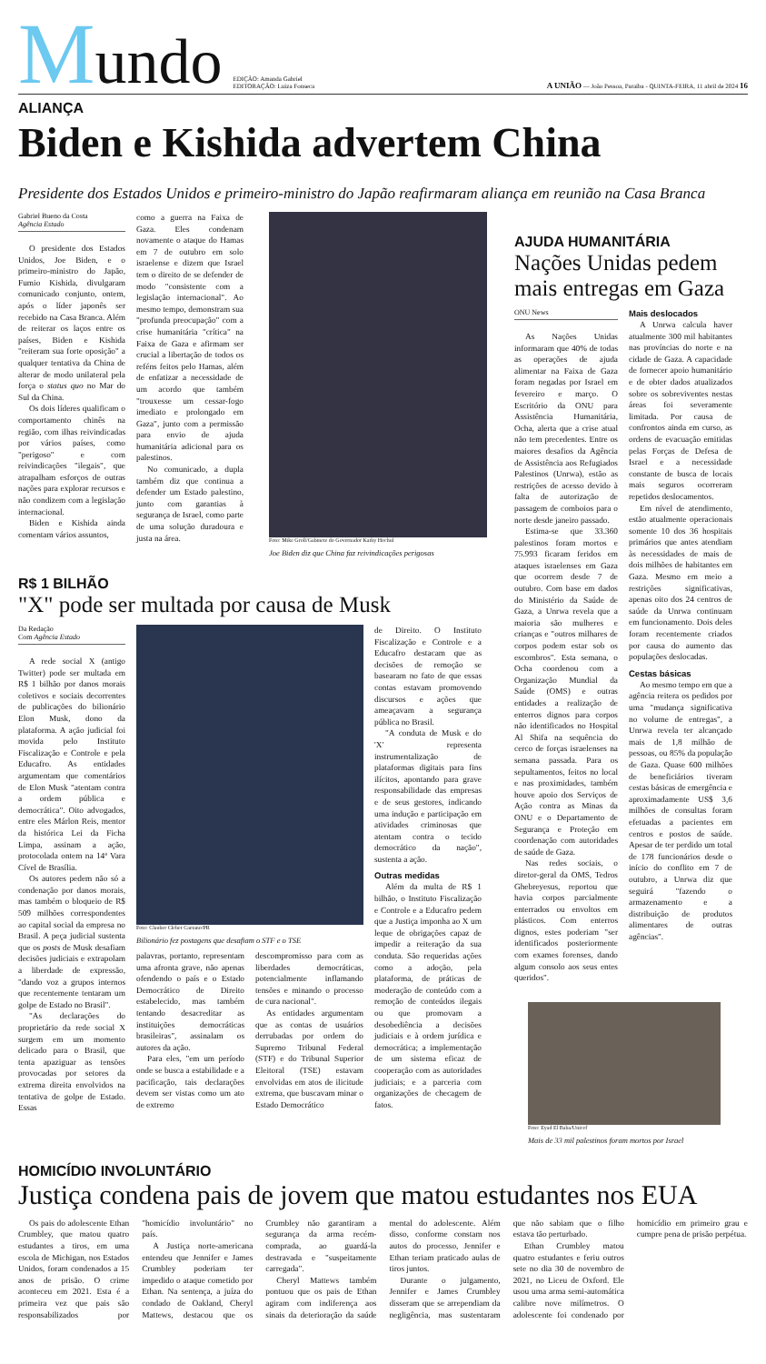Mundo
EDIÇÃO: Amanda Gabriel
EDITORAÇÃO: Luiza Fonseca
A UNIÃO — João Pessoa, Paraíba - QUINTA-FEIRA, 11 abril de 2024 16
ALIANÇA
Biden e Kishida advertem China
Presidente dos Estados Unidos e primeiro-ministro do Japão reafirmaram aliança em reunião na Casa Branca
Gabriel Bueno da Costa
Agência Estado
O presidente dos Estados Unidos, Joe Biden, e o primeiro-ministro do Japão, Fumio Kishida, divulgaram comunicado conjunto, ontem, após o líder japonês ser recebido na Casa Branca. Além de reiterar os laços entre os países, Biden e Kishida "reiteram sua forte oposição" a qualquer tentativa da China de alterar de modo unilateral pela força o status quo no Mar do Sul da China.
Os dois líderes qualificam o comportamento chinês na região, com ilhas reivindicadas por vários países, como "perigoso" e com reivindicações "ilegais", que atrapalham esforços de outras nações para explorar recursos e não condizem com a legislação internacional.
Biden e Kishida ainda comentam vários assuntos,
como a guerra na Faixa de Gaza. Eles condenam novamente o ataque do Hamas em 7 de outubro em solo israelense e dizem que Israel tem o direito de se defender de modo "consistente com a legislação internacional". Ao mesmo tempo, demonstram sua "profunda preocupação" com a crise humanitária "crítica" na Faixa de Gaza e afirmam ser crucial a libertação de todos os reféns feitos pelo Hamas, além de enfatizar a necessidade de um acordo que também "trouxesse um cessar-fogo imediato e prolongado em Gaza", junto com a permissão para envio de ajuda humanitária adicional para os palestinos.
No comunicado, a dupla também diz que continua a defender um Estado palestino, junto com garantias à segurança de Israel, como parte de uma solução duradoura e justa na área.
Foto: Mike Groll/Gabinete do Governador Kathy Hochul
Joe Biden diz que China faz reivindicações perigosas
R$ 1 BILHÃO
"X" pode ser multada por causa de Musk
Da Redação
Com Agência Estado
A rede social X (antigo Twitter) pode ser multada em R$ 1 bilhão por danos morais coletivos e sociais decorrentes de publicações do bilionário Elon Musk, dono da plataforma. A ação judicial foi movida pelo Instituto Fiscalização e Controle e pela Educafro. As entidades argumentam que comentários de Elon Musk "atentam contra a ordem pública e democrática". Oito advogados, entre eles Márlon Reis, mentor da histórica Lei da Ficha Limpa, assinam a ação, protocolada ontem na 14ª Vara Cível de Brasília.
Os autores pedem não só a condenação por danos morais, mas também o bloqueio de R$ 509 milhões correspondentes ao capital social da empresa no Brasil. A peça judicial sustenta que os posts de Musk desafiam decisões judiciais e extrapolam a liberdade de expressão, "dando voz a grupos internos que recentemente tentaram um golpe de Estado no Brasil".
"As declarações do proprietário da rede social X surgem em um momento delicado para o Brasil, que tenta apaziguar as tensões provocadas por setores da extrema direita envolvidos na tentativa de golpe de Estado. Essas
Foto: Clauber Cleber Caetano/PR
Bilionário fez postagens que desafiam o STF e o TSE
palavras, portanto, representam uma afronta grave, não apenas ofendendo o país e o Estado Democrático de Direito estabelecido, mas também tentando desacreditar as instituições democráticas brasileiras", assinalam os autores da ação.
Para eles, "em um período onde se busca a estabilidade e a pacificação, tais declarações devem ser vistas como um ato de extremo
descompromisso para com as liberdades democráticas, potencialmente inflamando tensões e minando o processo de cura nacional".
As entidades argumentam que as contas de usuários derrubadas por ordem do Supremo Tribunal Federal (STF) e do Tribunal Superior Eleitoral (TSE) estavam envolvidas em atos de ilicitude extrema, que buscavam minar o Estado Democrático
de Direito. O Instituto Fiscalização e Controle e a Educafro destacam que as decisões de remoção se basearam no fato de que essas contas estavam promovendo discursos e ações que ameaçavam a segurança pública no Brasil.
"A conduta de Musk e do 'X' representa instrumentalização de plataformas digitais para fins ilícitos, apontando para grave responsabilidade das empresas e de seus gestores, indicando uma indução e participação em atividades criminosas que atentam contra o tecido democrático da nação", sustenta a ação.
Outras medidas
Além da multa de R$ 1 bilhão, o Instituto Fiscalização e Controle e a Educafro pedem que a Justiça imponha ao X um leque de obrigações capaz de impedir a reiteração da sua conduta. São requeridas ações como a adoção, pela plataforma, de práticas de moderação de conteúdo com a remoção de conteúdos ilegais ou que promovam a desobediência a decisões judiciais e à ordem jurídica e democrática; a implementação de um sistema eficaz de cooperação com as autoridades judiciais; e a parceria com organizações de checagem de fatos.
AJUDA HUMANITÁRIA
Nações Unidas pedem mais entregas em Gaza
ONU News
As Nações Unidas informaram que 40% de todas as operações de ajuda alimentar na Faixa de Gaza foram negadas por Israel em fevereiro e março. O Escritório da ONU para Assistência Humanitária, Ocha, alerta que a crise atual não tem precedentes. Entre os maiores desafios da Agência de Assistência aos Refugiados Palestinos (Unrwa), estão as restrições de acesso devido à falta de autorização de passagem de comboios para o norte desde janeiro passado.
Estima-se que 33.360 palestinos foram mortos e 75.993 ficaram feridos em ataques israelenses em Gaza que ocorrem desde 7 de outubro. Com base em dados do Ministério da Saúde de Gaza, a Unrwa revela que a maioria são mulheres e crianças e "outros milhares de corpos podem estar sob os escombros". Esta semana, o Ocha coordenou com a Organização Mundial da Saúde (OMS) e outras entidades a realização de enterros dignos para corpos não identificados no Hospital Al Shifa na sequência do cerco de forças israelenses na semana passada. Para os sepultamentos, feitos no local e nas proximidades, também houve apoio dos Serviços de Ação contra as Minas da ONU e o Departamento de Segurança e Proteção em coordenação com autoridades de saúde de Gaza.
Nas redes sociais, o diretor-geral da OMS, Tedros Ghebreyesus, reportou que havia corpos parcialmente enterrados ou envoltos em plásticos. Com enterros dignos, estes poderiam "ser identificados posteriormente com exames forenses, dando algum consolo aos seus entes queridos".
Mais deslocados
A Unrwa calcula haver atualmente 300 mil habitantes nas províncias do norte e na cidade de Gaza. A capacidade de fornecer apoio humanitário e de obter dados atualizados sobre os sobreviventes nestas áreas foi severamente limitada. Por causa de confrontos ainda em curso, as ordens de evacuação emitidas pelas Forças de Defesa de Israel e a necessidade constante de busca de locais mais seguros ocorreram repetidos deslocamentos.
Em nível de atendimento, estão atualmente operacionais somente 10 dos 36 hospitais primários que antes atendiam às necessidades de mais de dois milhões de habitantes em Gaza. Mesmo em meio a restrições significativas, apenas oito dos 24 centros de saúde da Unrwa continuam em funcionamento. Dois deles foram recentemente criados por causa do aumento das populações deslocadas.
Cestas básicas
Ao mesmo tempo em que a agência reitera os pedidos por uma "mudança significativa no volume de entregas", a Unrwa revela ter alcançado mais de 1,8 milhão de pessoas, ou 85% da população de Gaza. Quase 600 milhões de beneficiários tiveram cestas básicas de emergência e aproximadamente US$ 3,6 milhões de consultas foram efetuadas a pacientes em centros e postos de saúde. Apesar de ter perdido um total de 178 funcionários desde o início do conflito em 7 de outubro, a Unrwa diz que seguirá "fazendo o armazenamento e a distribuição de produtos alimentares de outras agências".
Foto: Eyad El Baba/Unicef
Mais de 33 mil palestinos foram mortos por Israel
HOMICÍDIO INVOLUNTÁRIO
Justiça condena pais de jovem que matou estudantes nos EUA
Os pais do adolescente Ethan Crumbley, que matou quatro estudantes a tiros, em uma escola de Michigan, nos Estados Unidos, foram condenados a 15 anos de prisão. O crime aconteceu em 2021. Esta é a primeira vez que pais são responsabilizados por "homicídio involuntário" no país.
A Justiça norte-americana entendeu que Jennifer e James Crumbley poderiam ter impedido o ataque cometido por Ethan. Na sentença, a juíza do condado de Oakland, Cheryl Mattews, destacou que os Crumbley não garantiram a segurança da arma recém-comprada, ao guardá-la destravada e "suspeitamente carregada".
Cheryl Mattews também pontuou que os pais de Ethan agiram com indiferença aos sinais da deterioração da saúde mental do adolescente. Além disso, conforme constam nos autos do processo, Jennifer e Ethan teriam praticado aulas de tiros juntos.
Durante o julgamento, Jennifer e James Crumbley disseram que se arrependiam da negligência, mas sustentaram que não sabiam que o filho estava tão perturbado.
Ethan Crumbley matou quatro estudantes e feriu outros sete no dia 30 de novembro de 2021, no Liceu de Oxford. Ele usou uma arma semi-automática calibre nove milímetros. O adolescente foi condenado por homicídio em primeiro grau e cumpre pena de prisão perpétua.